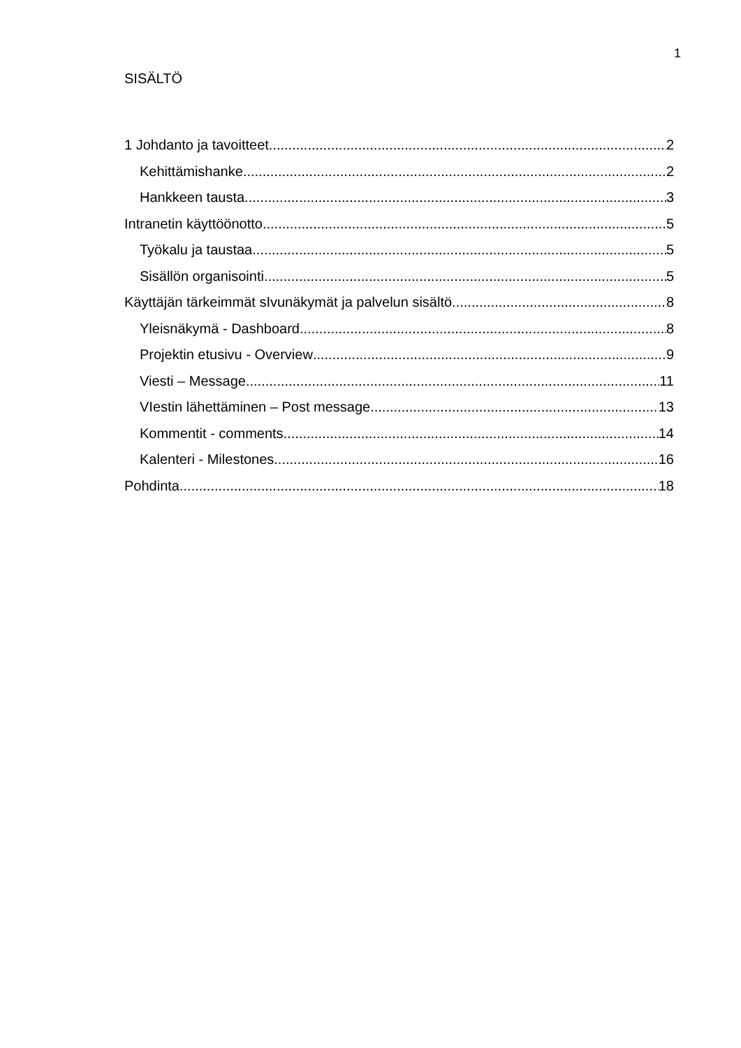1
SISÄLTÖ
1 Johdanto ja tavoitteet 2
Kehittämishanke 2
Hankkeen tausta 3
Intranetin käyttöönotto 5
Työkalu ja taustaa 5
Sisällön organisointi 5
Käyttäjän tärkeimmät sIvunäkymät ja palvelun sisältö 8
Yleisnäkymä - Dashboard 8
Projektin etusivu - Overview 9
Viesti – Message 11
VIestin lähettäminen – Post message 13
Kommentit - comments 14
Kalenteri - Milestones 16
Pohdinta 18